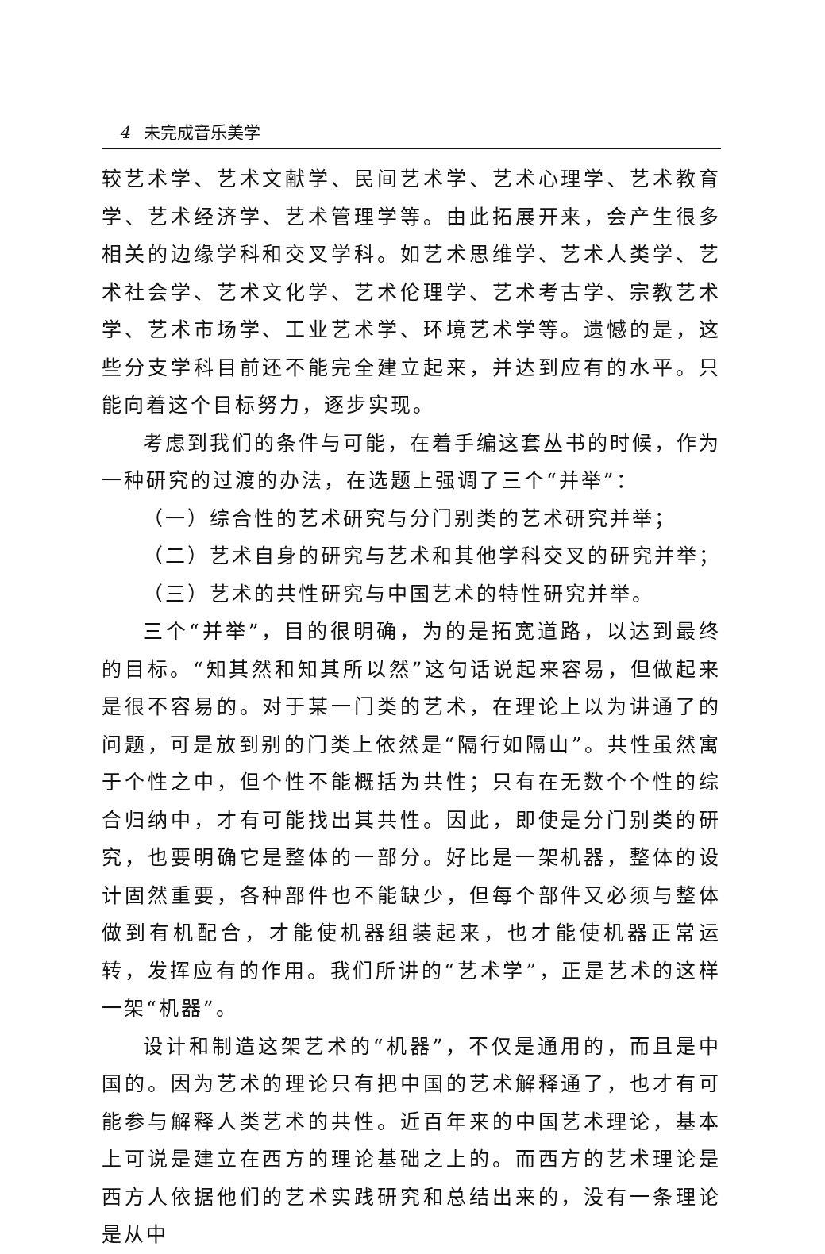4 未完成音乐美学
较艺术学、艺术文献学、民间艺术学、艺术心理学、艺术教育学、艺术经济学、艺术管理学等。由此拓展开来，会产生很多相关的边缘学科和交叉学科。如艺术思维学、艺术人类学、艺术社会学、艺术文化学、艺术伦理学、艺术考古学、宗教艺术学、艺术市场学、工业艺术学、环境艺术学等。遗憾的是，这些分支学科目前还不能完全建立起来，并达到应有的水平。只能向着这个目标努力，逐步实现。
考虑到我们的条件与可能，在着手编这套丛书的时候，作为一种研究的过渡的办法，在选题上强调了三个“并举”：
（一）综合性的艺术研究与分门别类的艺术研究并举；
（二）艺术自身的研究与艺术和其他学科交叉的研究并举；
（三）艺术的共性研究与中国艺术的特性研究并举。
三个“并举”，目的很明确，为的是拓宽道路，以达到最终的目标。“知其然和知其所以然”这句话说起来容易，但做起来是很不容易的。对于某一门类的艺术，在理论上以为讲通了的问题，可是放到别的门类上依然是“隔行如隔山”。共性虽然寓于个性之中，但个性不能概括为共性；只有在无数个个性的综合归纳中，才有可能找出其共性。因此，即使是分门别类的研究，也要明确它是整体的一部分。好比是一架机器，整体的设计固然重要，各种部件也不能缺少，但每个部件又必须与整体做到有机配合，才能使机器组装起来，也才能使机器正常运转，发挥应有的作用。我们所讲的“艺术学”，正是艺术的这样一架“机器”。
设计和制造这架艺术的“机器”，不仅是通用的，而且是中国的。因为艺术的理论只有把中国的艺术解释通了，也才有可能参与解释人类艺术的共性。近百年来的中国艺术理论，基本上可说是建立在西方的理论基础之上的。而西方的艺术理论是西方人依据他们的艺术实践研究和总结出来的，没有一条理论是从中